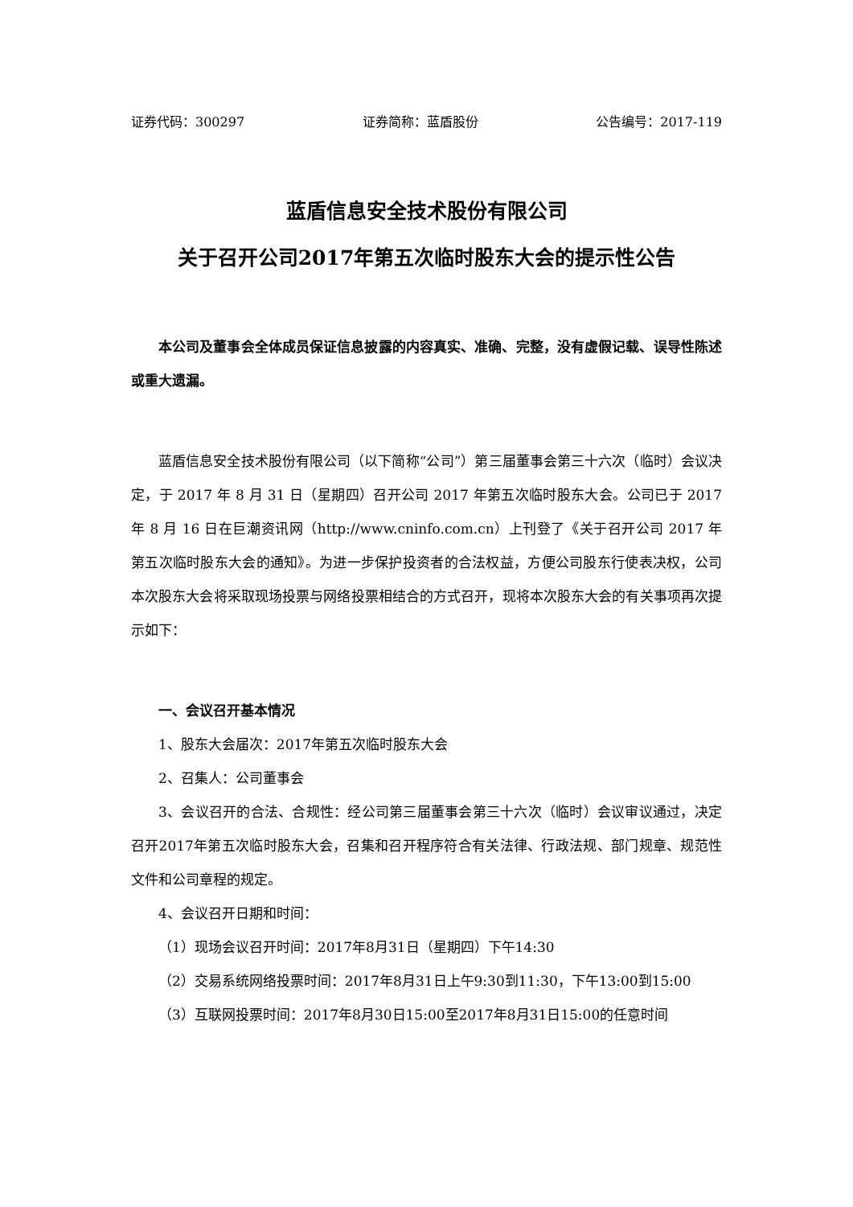证券代码：300297 证券简称：蓝盾股份 公告编号：2017-119
蓝盾信息安全技术股份有限公司
关于召开公司2017年第五次临时股东大会的提示性公告
本公司及董事会全体成员保证信息披露的内容真实、准确、完整，没有虚假记载、误导性陈述或重大遗漏。
蓝盾信息安全技术股份有限公司（以下简称“公司”）第三届董事会第三十六次（临时）会议决定，于 2017 年 8 月 31 日（星期四）召开公司 2017 年第五次临时股东大会。公司已于 2017 年 8 月 16 日在巨潮资讯网（http://www.cninfo.com.cn）上刊登了《关于召开公司 2017 年第五次临时股东大会的通知》。为进一步保护投资者的合法权益，方便公司股东行使表决权，公司本次股东大会将采取现场投票与网络投票相结合的方式召开，现将本次股东大会的有关事项再次提示如下：
一、会议召开基本情况
1、股东大会届次：2017年第五次临时股东大会
2、召集人：公司董事会
3、会议召开的合法、合规性：经公司第三届董事会第三十六次（临时）会议审议通过，决定召开2017年第五次临时股东大会，召集和召开程序符合有关法律、行政法规、部门规章、规范性文件和公司章程的规定。
4、会议召开日期和时间：
（1）现场会议召开时间：2017年8月31日（星期四）下午14:30
（2）交易系统网络投票时间：2017年8月31日上午9:30到11:30，下午13:00到15:00
（3）互联网投票时间：2017年8月30日15:00至2017年8月31日15:00的任意时间